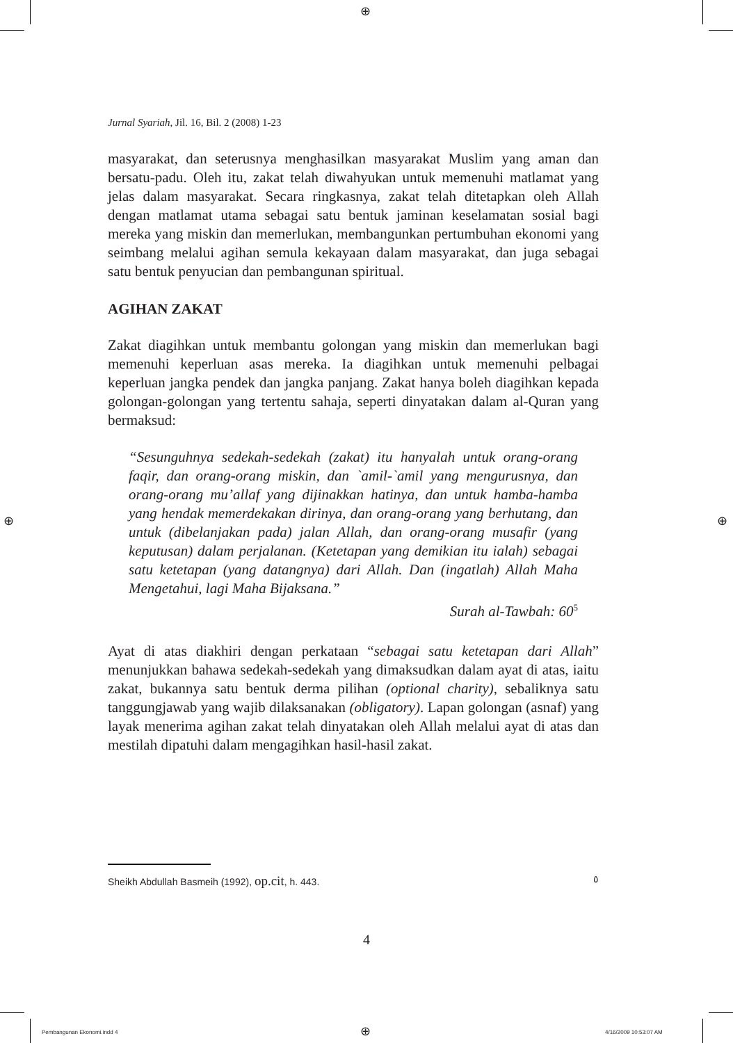⊕
⊕ ⊕
Jurnal Syariah, Jil. 16, Bil. 2 (2008) 1-23
masyarakat, dan seterusnya menghasilkan masyarakat Muslim yang aman dan bersatu-padu. Oleh itu, zakat telah diwahyukan untuk memenuhi matlamat yang jelas dalam masyarakat. Secara ringkasnya, zakat telah ditetapkan oleh Allah dengan matlamat utama sebagai satu bentuk jaminan keselamatan sosial bagi mereka yang miskin dan memerlukan, membangunkan pertumbuhan ekonomi yang seimbang melalui agihan semula kekayaan dalam masyarakat, dan juga sebagai satu bentuk penyucian dan pembangunan spiritual.
AGIHAN ZAKAT
Zakat diagihkan untuk membantu golongan yang miskin dan memerlukan bagi memenuhi keperluan asas mereka. Ia diagihkan untuk memenuhi pelbagai keperluan jangka pendek dan jangka panjang. Zakat hanya boleh diagihkan kepada golongan-golongan yang tertentu sahaja, seperti dinyatakan dalam al-Quran yang bermaksud:
“Sesunguhnya sedekah-sedekah (zakat) itu hanyalah untuk orang-orang faqir, dan orang-orang miskin, dan `amil-`amil yang mengurusnya, dan orang-orang mu’allaf yang dijinakkan hatinya, dan untuk hamba-hamba yang hendak memerdekakan dirinya, dan orang-orang yang berhutang, dan untuk (dibelanjakan pada) jalan Allah, dan orang-orang musafir (yang keputusan) dalam perjalanan. (Ketetapan yang demikian itu ialah) sebagai satu ketetapan (yang datangnya) dari Allah. Dan (ingatlah) Allah Maha Mengetahui, lagi Maha Bijaksana.”
Surah al-Tawbah: 60<sup>5</sup>
Ayat di atas diakhiri dengan perkataan “sebagai satu ketetapan dari Allah” menunjukkan bahawa sedekah-sedekah yang dimaksudkan dalam ayat di atas, iaitu zakat, bukannya satu bentuk derma pilihan (optional charity), sebaliknya satu tanggungjawab yang wajib dilaksanakan (obligatory). Lapan golongan (asnaf) yang layak menerima agihan zakat telah dinyatakan oleh Allah melalui ayat di atas dan mestilah dipatuhi dalam mengagihkan hasil-hasil zakat.
Sheikh Abdullah Basmeih (1992), op.cit, h. 443. ٥
4
Pembangunan Ekonomi.indd 4 ⊕ 4/16/2009 10:53:07 AM